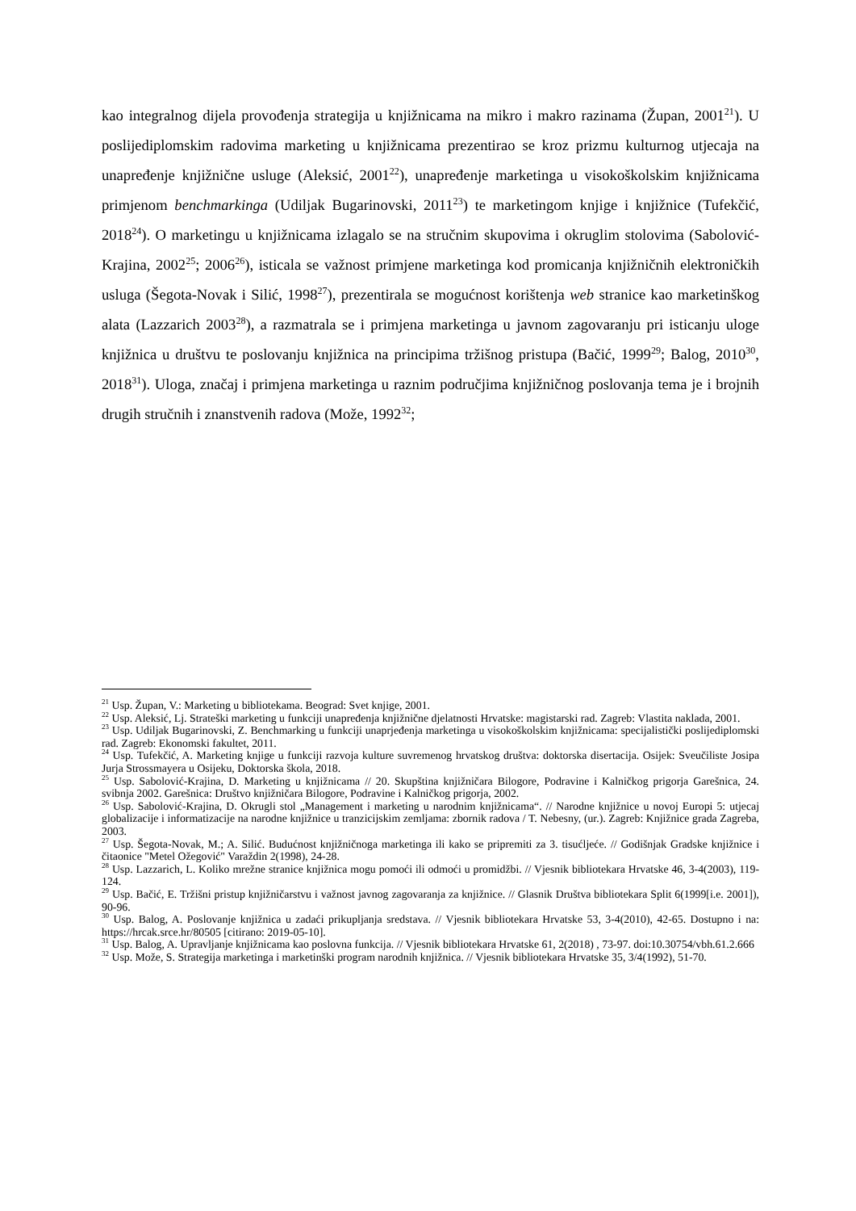kao integralnog dijela provođenja strategija u knjižnicama na mikro i makro razinama (Župan, 2001<sup>21</sup>). U poslijediplomskim radovima marketing u knjižnicama prezentirao se kroz prizmu kulturnog utjecaja na unapređenje knjižnične usluge (Aleksić, 2001<sup>22</sup>), unapređenje marketinga u visokoškolskim knjižnicama primjenom benchmarkinga (Udiljak Bugarinovski, 2011<sup>23</sup>) te marketingom knjige i knjižnice (Tufekčić, 2018<sup>24</sup>). O marketingu u knjižnicama izlagalo se na stručnim skupovima i okruglim stolovima (Sabolović-Krajina, 2002<sup>25</sup>; 2006<sup>26</sup>), isticala se važnost primjene marketinga kod promicanja knjižničnih elektroničkih usluga (Šegota-Novak i Silić, 1998<sup>27</sup>), prezentirala se mogućnost korištenja web stranice kao marketinškog alata (Lazzarich 2003<sup>28</sup>), a razmatrala se i primjena marketinga u javnom zagovaranju pri isticanju uloge knjižnica u društvu te poslovanju knjižnica na principima tržišnog pristupa (Bačić, 1999<sup>29</sup>; Balog, 2010<sup>30</sup>, 2018<sup>31</sup>). Uloga, značaj i primjena marketinga u raznim područjima knjižničnog poslovanja tema je i brojnih drugih stručnih i znanstvenih radova (Može, 1992<sup>32</sup>;
<sup>21</sup> Usp. Župan, V.: Marketing u bibliotekama. Beograd: Svet knjige, 2001.
<sup>22</sup> Usp. Aleksić, Lj. Strateški marketing u funkciji unapređenja knjižnične djelatnosti Hrvatske: magistarski rad. Zagreb: Vlastita naklada, 2001.
<sup>23</sup> Usp. Udiljak Bugarinovski, Z. Benchmarking u funkciji unaprjeđenja marketinga u visokoškolskim knjižnicama: specijalistički poslijediplomski rad. Zagreb: Ekonomski fakultet, 2011.
<sup>24</sup> Usp. Tufekčić, A. Marketing knjige u funkciji razvoja kulture suvremenog hrvatskog društva: doktorska disertacija. Osijek: Sveučiliste Josipa Jurja Strossmayera u Osijeku, Doktorska škola, 2018.
<sup>25</sup> Usp. Sabolović-Krajina, D. Marketing u knjižnicama // 20. Skupština knjižničara Bilogore, Podravine i Kalničkog prigorja Garešnica, 24. svibnja 2002. Garešnica: Društvo knjižničara Bilogore, Podravine i Kalničkog prigorja, 2002.
<sup>26</sup> Usp. Sabolović-Krajina, D. Okrugli stol „Management i marketing u narodnim knjižnicama“. // Narodne knjižnice u novoj Europi 5: utjecaj globalizacije i informatizacije na narodne knjižnice u tranzicijskim zemljama: zbornik radova / T. Nebesny, (ur.). Zagreb: Knjižnice grada Zagreba, 2003.
<sup>27</sup> Usp. Šegota-Novak, M.; A. Silić. Budućnost knjižničnoga marketinga ili kako se pripremiti za 3. tisućljeće. // Godišnjak Gradske knjižnice i čitaonice "Metel Ožegović" Varaždin 2(1998), 24-28.
<sup>28</sup> Usp. Lazzarich, L. Koliko mrežne stranice knjižnica mogu pomoći ili odmoći u promidžbi. // Vjesnik bibliotekara Hrvatske 46, 3-4(2003), 119-124.
<sup>29</sup> Usp. Bačić, E. Tržišni pristup knjižničarstvu i važnost javnog zagovaranja za knjižnice. // Glasnik Društva bibliotekara Split 6(1999[i.e. 2001]), 90-96.
<sup>30</sup> Usp. Balog, A. Poslovanje knjižnica u zadaći prikupljanja sredstava. // Vjesnik bibliotekara Hrvatske 53, 3-4(2010), 42-65. Dostupno i na: https://hrcak.srce.hr/80505 [citirano: 2019-05-10].
<sup>31</sup> Usp. Balog, A. Upravljanje knjižnicama kao poslovna funkcija. // Vjesnik bibliotekara Hrvatske 61, 2(2018) , 73-97. doi:10.30754/vbh.61.2.666
<sup>32</sup> Usp. Može, S. Strategija marketinga i marketinški program narodnih knjižnica. // Vjesnik bibliotekara Hrvatske 35, 3/4(1992), 51-70.